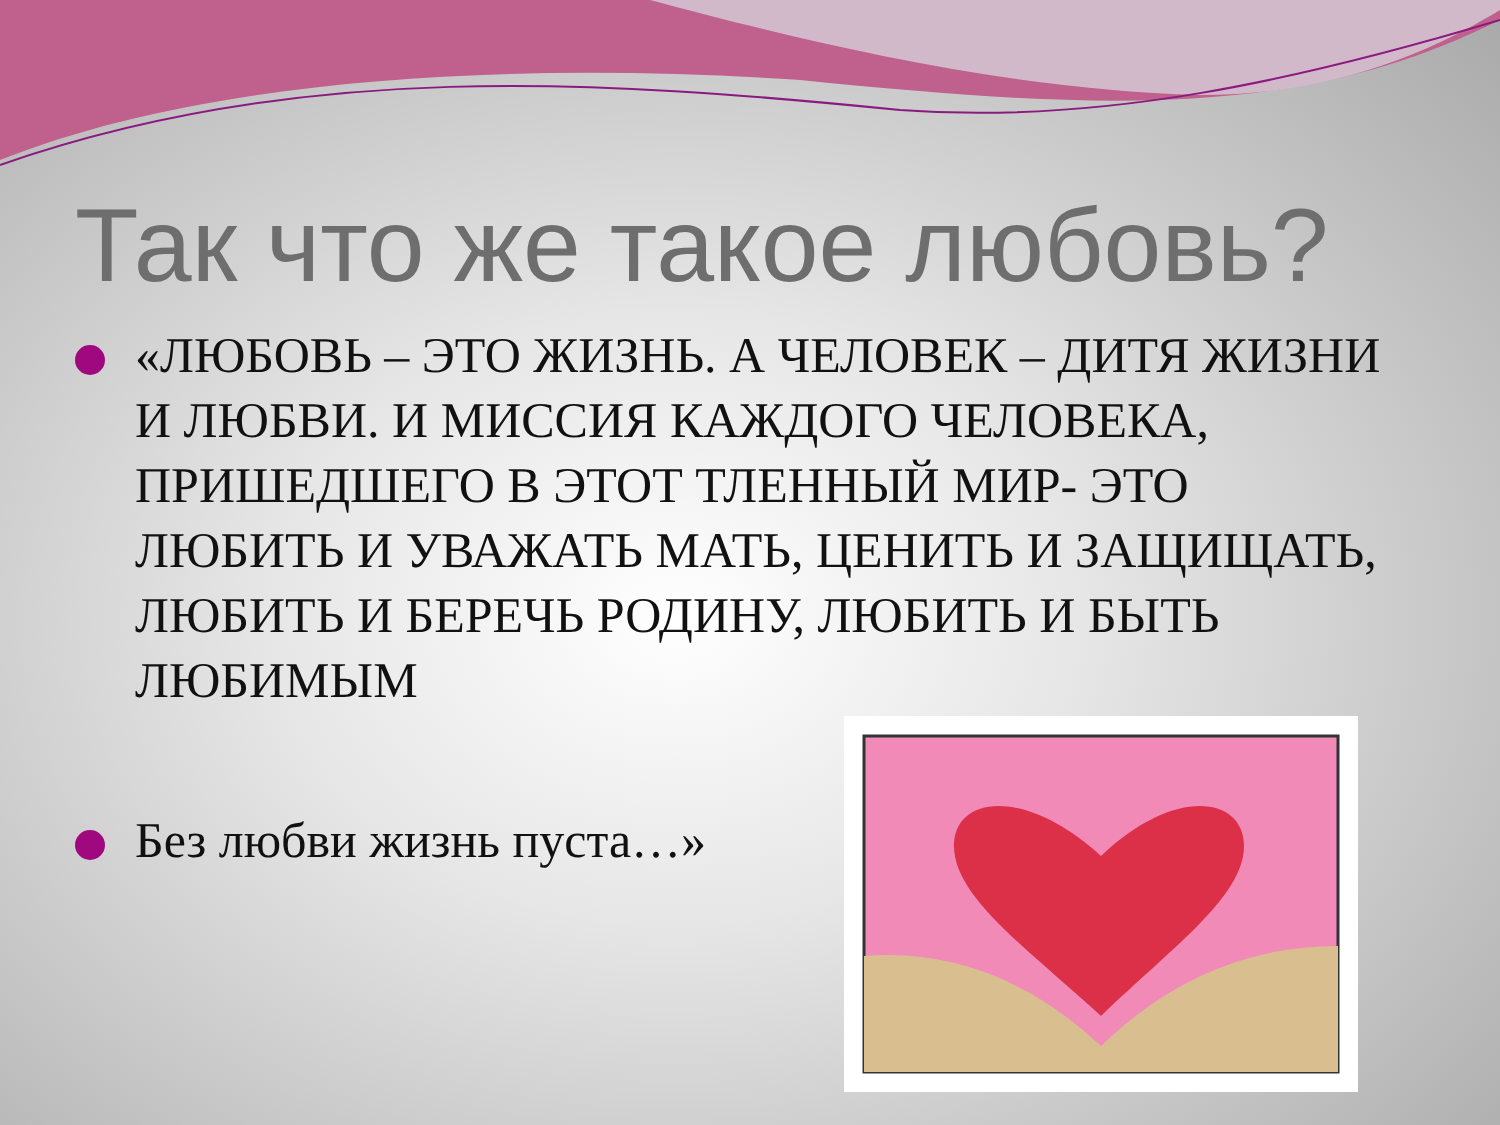Так что же такое любовь?
«ЛЮБОВЬ – ЭТО ЖИЗНЬ. А ЧЕЛОВЕК – ДИТЯ ЖИЗНИ И ЛЮБВИ. И МИССИЯ КАЖДОГО ЧЕЛОВЕКА, ПРИШЕДШЕГО В ЭТОТ ТЛЕННЫЙ МИР- ЭТО ЛЮБИТЬ И УВАЖАТЬ МАТЬ, ЦЕНИТЬ И ЗАЩИЩАТЬ, ЛЮБИТЬ И БЕРЕЧЬ РОДИНУ, ЛЮБИТЬ И БЫТЬ ЛЮБИМЫМ
Без любви жизнь пуста…»